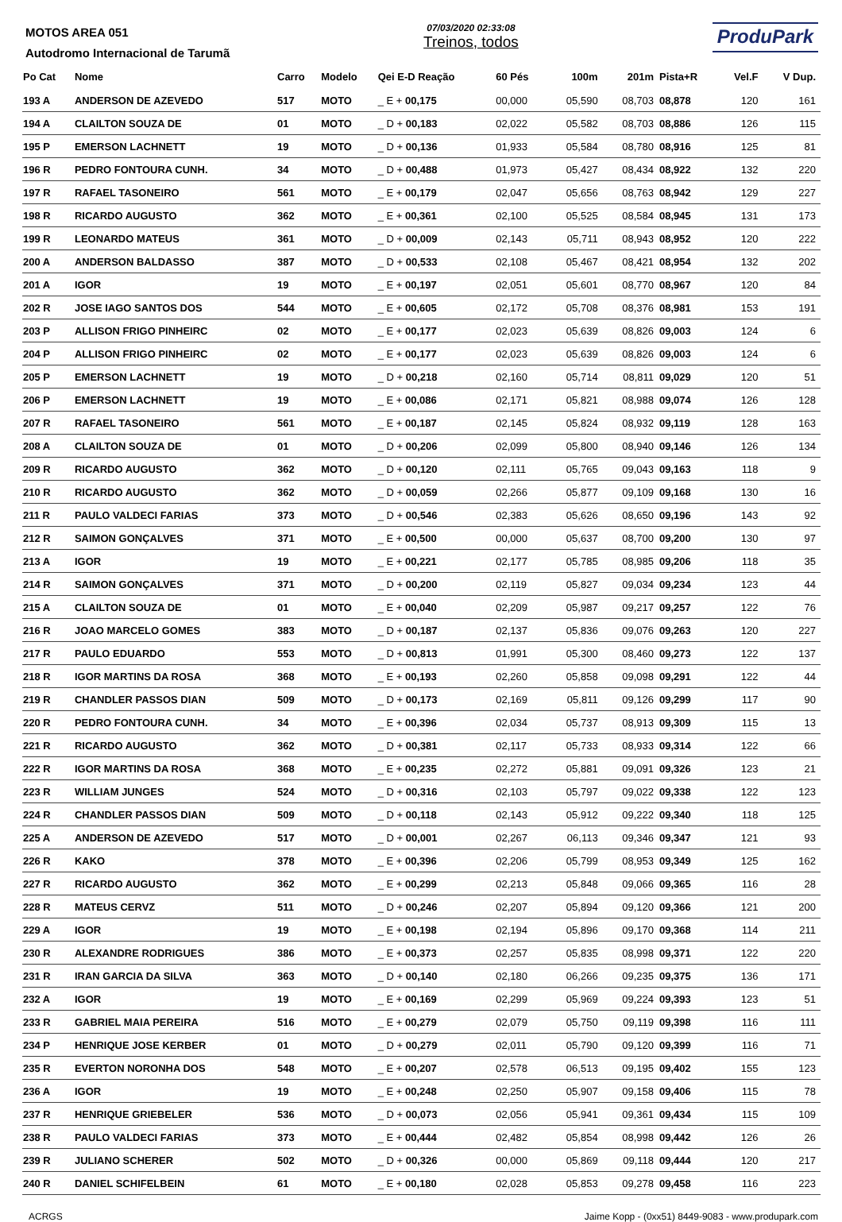MOTOS AREA 051
Autodromo Internacional de Tarumã
07/03/2020 02:33:08
Treinos, todos
ProduPark
| Po Cat | Nome | Carro | Modelo | Qei E-D Reação | 60 Pés | 100m | 201m | Pista+R | Vel.F | V Dup. |
| --- | --- | --- | --- | --- | --- | --- | --- | --- | --- | --- |
| 193 A | ANDERSON DE AZEVEDO | 517 | MOTO | _ E + 00,175 | 00,000 | 05,590 | 08,703 | 08,878 | 120 | 161 |
| 194 A | CLAILTON SOUZA DE | 01 | MOTO | _ D + 00,183 | 02,022 | 05,582 | 08,703 | 08,886 | 126 | 115 |
| 195 P | EMERSON LACHNETT | 19 | MOTO | _ D + 00,136 | 01,933 | 05,584 | 08,780 | 08,916 | 125 | 81 |
| 196 R | PEDRO FONTOURA CUNH. | 34 | MOTO | _ D + 00,488 | 01,973 | 05,427 | 08,434 | 08,922 | 132 | 220 |
| 197 R | RAFAEL TASONEIRO | 561 | MOTO | _ E + 00,179 | 02,047 | 05,656 | 08,763 | 08,942 | 129 | 227 |
| 198 R | RICARDO AUGUSTO | 362 | MOTO | _ E + 00,361 | 02,100 | 05,525 | 08,584 | 08,945 | 131 | 173 |
| 199 R | LEONARDO MATEUS | 361 | MOTO | _ D + 00,009 | 02,143 | 05,711 | 08,943 | 08,952 | 120 | 222 |
| 200 A | ANDERSON BALDASSO | 387 | MOTO | _ D + 00,533 | 02,108 | 05,467 | 08,421 | 08,954 | 132 | 202 |
| 201 A | IGOR | 19 | MOTO | _ E + 00,197 | 02,051 | 05,601 | 08,770 | 08,967 | 120 | 84 |
| 202 R | JOSE IAGO SANTOS DOS | 544 | MOTO | _ E + 00,605 | 02,172 | 05,708 | 08,376 | 08,981 | 153 | 191 |
| 203 P | ALLISON FRIGO PINHEIRC | 02 | MOTO | _ E + 00,177 | 02,023 | 05,639 | 08,826 | 09,003 | 124 | 6 |
| 204 P | ALLISON FRIGO PINHEIRC | 02 | MOTO | _ E + 00,177 | 02,023 | 05,639 | 08,826 | 09,003 | 124 | 6 |
| 205 P | EMERSON LACHNETT | 19 | MOTO | _ D + 00,218 | 02,160 | 05,714 | 08,811 | 09,029 | 120 | 51 |
| 206 P | EMERSON LACHNETT | 19 | MOTO | _ E + 00,086 | 02,171 | 05,821 | 08,988 | 09,074 | 126 | 128 |
| 207 R | RAFAEL TASONEIRO | 561 | MOTO | _ E + 00,187 | 02,145 | 05,824 | 08,932 | 09,119 | 128 | 163 |
| 208 A | CLAILTON SOUZA DE | 01 | MOTO | _ D + 00,206 | 02,099 | 05,800 | 08,940 | 09,146 | 126 | 134 |
| 209 R | RICARDO AUGUSTO | 362 | MOTO | _ D + 00,120 | 02,111 | 05,765 | 09,043 | 09,163 | 118 | 9 |
| 210 R | RICARDO AUGUSTO | 362 | MOTO | _ D + 00,059 | 02,266 | 05,877 | 09,109 | 09,168 | 130 | 16 |
| 211 R | PAULO VALDECI FARIAS | 373 | MOTO | _ D + 00,546 | 02,383 | 05,626 | 08,650 | 09,196 | 143 | 92 |
| 212 R | SAIMON GONÇALVES | 371 | MOTO | _ E + 00,500 | 00,000 | 05,637 | 08,700 | 09,200 | 130 | 97 |
| 213 A | IGOR | 19 | MOTO | _ E + 00,221 | 02,177 | 05,785 | 08,985 | 09,206 | 118 | 35 |
| 214 R | SAIMON GONÇALVES | 371 | MOTO | _ D + 00,200 | 02,119 | 05,827 | 09,034 | 09,234 | 123 | 44 |
| 215 A | CLAILTON SOUZA DE | 01 | MOTO | _ E + 00,040 | 02,209 | 05,987 | 09,217 | 09,257 | 122 | 76 |
| 216 R | JOAO MARCELO GOMES | 383 | MOTO | _ D + 00,187 | 02,137 | 05,836 | 09,076 | 09,263 | 120 | 227 |
| 217 R | PAULO EDUARDO | 553 | MOTO | _ D + 00,813 | 01,991 | 05,300 | 08,460 | 09,273 | 122 | 137 |
| 218 R | IGOR MARTINS DA ROSA | 368 | MOTO | _ E + 00,193 | 02,260 | 05,858 | 09,098 | 09,291 | 122 | 44 |
| 219 R | CHANDLER PASSOS DIAN | 509 | MOTO | _ D + 00,173 | 02,169 | 05,811 | 09,126 | 09,299 | 117 | 90 |
| 220 R | PEDRO FONTOURA CUNH. | 34 | MOTO | _ E + 00,396 | 02,034 | 05,737 | 08,913 | 09,309 | 115 | 13 |
| 221 R | RICARDO AUGUSTO | 362 | MOTO | _ D + 00,381 | 02,117 | 05,733 | 08,933 | 09,314 | 122 | 66 |
| 222 R | IGOR MARTINS DA ROSA | 368 | MOTO | _ E + 00,235 | 02,272 | 05,881 | 09,091 | 09,326 | 123 | 21 |
| 223 R | WILLIAM JUNGES | 524 | MOTO | _ D + 00,316 | 02,103 | 05,797 | 09,022 | 09,338 | 122 | 123 |
| 224 R | CHANDLER PASSOS DIAN | 509 | MOTO | _ D + 00,118 | 02,143 | 05,912 | 09,222 | 09,340 | 118 | 125 |
| 225 A | ANDERSON DE AZEVEDO | 517 | MOTO | _ D + 00,001 | 02,267 | 06,113 | 09,346 | 09,347 | 121 | 93 |
| 226 R | KAKO | 378 | MOTO | _ E + 00,396 | 02,206 | 05,799 | 08,953 | 09,349 | 125 | 162 |
| 227 R | RICARDO AUGUSTO | 362 | MOTO | _ E + 00,299 | 02,213 | 05,848 | 09,066 | 09,365 | 116 | 28 |
| 228 R | MATEUS CERVZ | 511 | MOTO | _ D + 00,246 | 02,207 | 05,894 | 09,120 | 09,366 | 121 | 200 |
| 229 A | IGOR | 19 | MOTO | _ E + 00,198 | 02,194 | 05,896 | 09,170 | 09,368 | 114 | 211 |
| 230 R | ALEXANDRE RODRIGUES | 386 | MOTO | _ E + 00,373 | 02,257 | 05,835 | 08,998 | 09,371 | 122 | 220 |
| 231 R | IRAN GARCIA DA SILVA | 363 | MOTO | _ D + 00,140 | 02,180 | 06,266 | 09,235 | 09,375 | 136 | 171 |
| 232 A | IGOR | 19 | MOTO | _ E + 00,169 | 02,299 | 05,969 | 09,224 | 09,393 | 123 | 51 |
| 233 R | GABRIEL MAIA PEREIRA | 516 | MOTO | _ E + 00,279 | 02,079 | 05,750 | 09,119 | 09,398 | 116 | 111 |
| 234 P | HENRIQUE JOSE KERBER | 01 | MOTO | _ D + 00,279 | 02,011 | 05,790 | 09,120 | 09,399 | 116 | 71 |
| 235 R | EVERTON NORONHA DOS | 548 | MOTO | _ E + 00,207 | 02,578 | 06,513 | 09,195 | 09,402 | 155 | 123 |
| 236 A | IGOR | 19 | MOTO | _ E + 00,248 | 02,250 | 05,907 | 09,158 | 09,406 | 115 | 78 |
| 237 R | HENRIQUE GRIEBELER | 536 | MOTO | _ D + 00,073 | 02,056 | 05,941 | 09,361 | 09,434 | 115 | 109 |
| 238 R | PAULO VALDECI FARIAS | 373 | MOTO | _ E + 00,444 | 02,482 | 05,854 | 08,998 | 09,442 | 126 | 26 |
| 239 R | JULIANO SCHERER | 502 | MOTO | _ D + 00,326 | 00,000 | 05,869 | 09,118 | 09,444 | 120 | 217 |
| 240 R | DANIEL SCHIFELBEIN | 61 | MOTO | _ E + 00,180 | 02,028 | 05,853 | 09,278 | 09,458 | 116 | 223 |
ACRGS Jaime Kopp - (0xx51) 8449-9083 - www.produpark.com